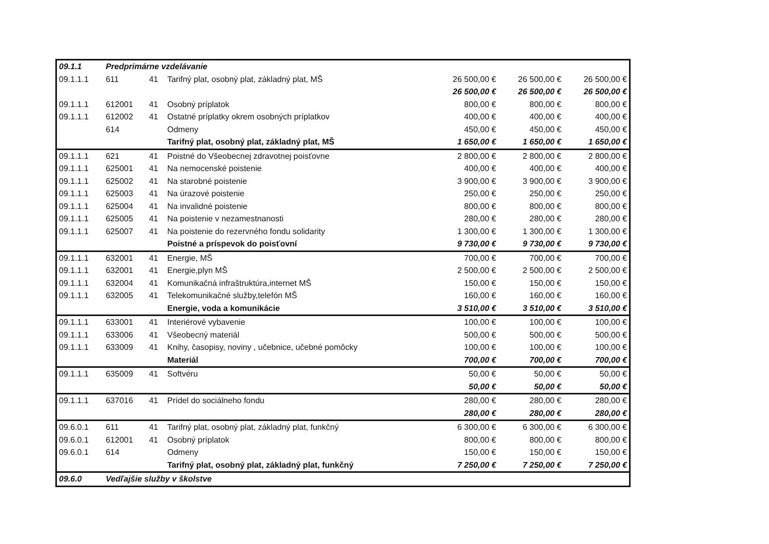| 09.1.1 | Predprimárne vzdelávanie | | | | | |
| 09.1.1.1 | 611 | 41 | Tarifný plat, osobný plat, základný plat, MŠ | 26 500,00 € | 26 500,00 € | 26 500,00 € |
| | | | | 26 500,00 € | 26 500,00 € | 26 500,00 € |
| 09.1.1.1 | 612001 | 41 | Osobný príplatok | 800,00 € | 800,00 € | 800,00 € |
| 09.1.1.1 | 612002 | 41 | Ostatné príplatky okrem osobných príplatkov | 400,00 € | 400,00 € | 400,00 € |
| | 614 | | Odmeny | 450,00 € | 450,00 € | 450,00 € |
| | | | Tarifný plat, osobný plat, základný plat, MŠ | 1 650,00 € | 1 650,00 € | 1 650,00 € |
| 09.1.1.1 | 621 | 41 | Poistné do Všeobecnej zdravotnej poisťovne | 2 800,00 € | 2 800,00 € | 2 800,00 € |
| 09.1.1.1 | 625001 | 41 | Na nemocenské poistenie | 400,00 € | 400,00 € | 400,00 € |
| 09.1.1.1 | 625002 | 41 | Na starobné poistenie | 3 900,00 € | 3 900,00 € | 3 900,00 € |
| 09.1.1.1 | 625003 | 41 | Na úrazové poistenie | 250,00 € | 250,00 € | 250,00 € |
| 09.1.1.1 | 625004 | 41 | Na invalidné poistenie | 800,00 € | 800,00 € | 800,00 € |
| 09.1.1.1 | 625005 | 41 | Na poistenie v nezamestnanosti | 280,00 € | 280,00 € | 280,00 € |
| 09.1.1.1 | 625007 | 41 | Na poistenie do rezervného fondu solidarity | 1 300,00 € | 1 300,00 € | 1 300,00 € |
| | | | Poistné a príspevok do poisťovní | 9 730,00 € | 9 730,00 € | 9 730,00 € |
| 09.1.1.1 | 632001 | 41 | Energie, MŠ | 700,00 € | 700,00 € | 700,00 € |
| 09.1.1.1 | 632001 | 41 | Energie,plyn MŠ | 2 500,00 € | 2 500,00 € | 2 500,00 € |
| 09.1.1.1 | 632004 | 41 | Komunikačná infraštruktúra,internet MŠ | 150,00 € | 150,00 € | 150,00 € |
| 09.1.1.1 | 632005 | 41 | Telekomunikačné služby,telefón MŠ | 160,00 € | 160,00 € | 160,00 € |
| | | | Energie, voda a komunikácie | 3 510,00 € | 3 510,00 € | 3 510,00 € |
| 09.1.1.1 | 633001 | 41 | Interiérové vybavenie | 100,00 € | 100,00 € | 100,00 € |
| 09.1.1.1 | 633006 | 41 | Všeobecný materiál | 500,00 € | 500,00 € | 500,00 € |
| 09.1.1.1 | 633009 | 41 | Knihy, časopisy, noviny , učebnice, učebné pomôcky | 100,00 € | 100,00 € | 100,00 € |
| | | | Materiál | 700,00 € | 700,00 € | 700,00 € |
| 09.1.1.1 | 635009 | 41 | Softvéru | 50,00 € | 50,00 € | 50,00 € |
| | | | | 50,00 € | 50,00 € | 50,00 € |
| 09.1.1.1 | 637016 | 41 | Prídel do sociálneho fondu | 280,00 € | 280,00 € | 280,00 € |
| | | | | 280,00 € | 280,00 € | 280,00 € |
| 09.6.0.1 | 611 | 41 | Tarifný plat, osobný plat, základný plat, funkčný | 6 300,00 € | 6 300,00 € | 6 300,00 € |
| 09.6.0.1 | 612001 | 41 | Osobný príplatok | 800,00 € | 800,00 € | 800,00 € |
| 09.6.0.1 | 614 | | Odmeny | 150,00 € | 150,00 € | 150,00 € |
| | | | Tarifný plat, osobný plat, základný plat, funkčný | 7 250,00 € | 7 250,00 € | 7 250,00 € |
| 09.6.0 | Vedľajšie služby v školstve | | | | | |